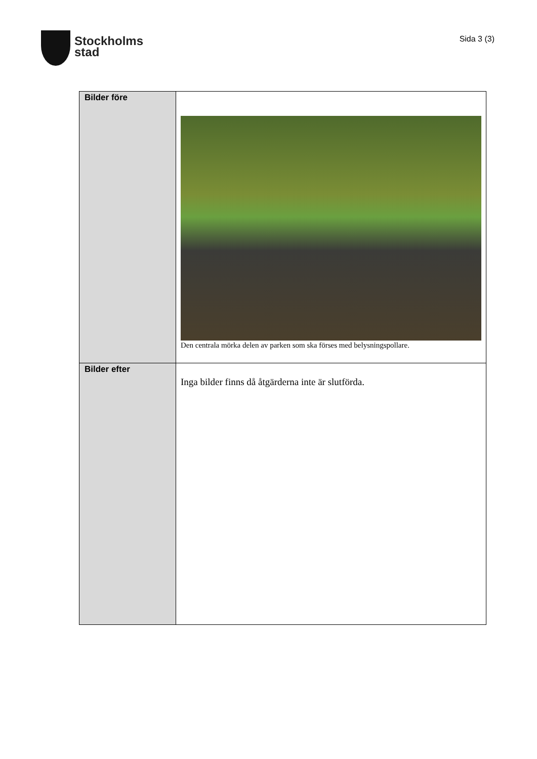Stockholms
stad
Sida 3 (3)
| Bilder före | Den centrala mörka delen av parken som ska förses med belysningspollare. |
| Bilder efter | Inga bilder finns då åtgärderna inte är slutförda. |